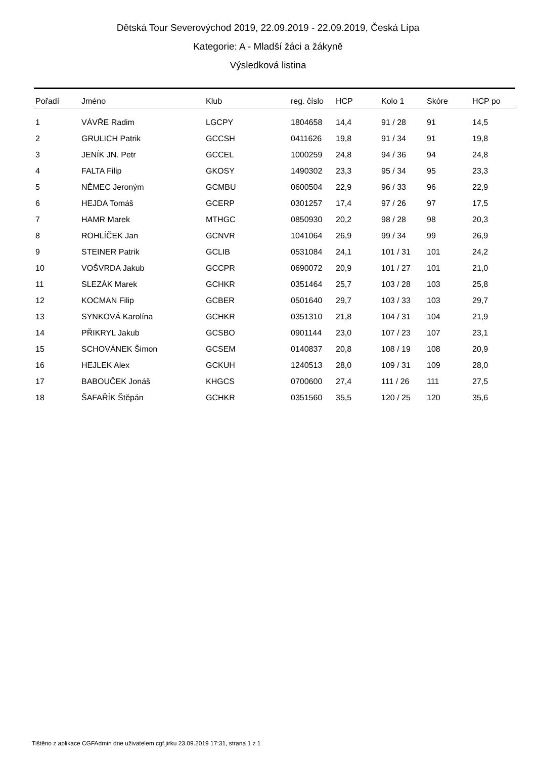Dětská Tour Severovýchod 2019, 22.09.2019 - 22.09.2019, Česká Lípa
Kategorie: A - Mladší žáci a žákyně
Výsledková listina
| Pořadí | Jméno | Klub | reg. číslo | HCP | Kolo 1 | Skóre | HCP po |
| --- | --- | --- | --- | --- | --- | --- | --- |
| 1 | VÁVŘE Radim | LGCPY | 1804658 | 14,4 | 91 / 28 | 91 | 14,5 |
| 2 | GRULICH Patrik | GCCSH | 0411626 | 19,8 | 91 / 34 | 91 | 19,8 |
| 3 | JENÍK JN. Petr | GCCEL | 1000259 | 24,8 | 94 / 36 | 94 | 24,8 |
| 4 | FALTA Filip | GKOSY | 1490302 | 23,3 | 95 / 34 | 95 | 23,3 |
| 5 | NĚMEC Jeroným | GCMBU | 0600504 | 22,9 | 96 / 33 | 96 | 22,9 |
| 6 | HEJDA Tomáš | GCERP | 0301257 | 17,4 | 97 / 26 | 97 | 17,5 |
| 7 | HAMR Marek | MTHGC | 0850930 | 20,2 | 98 / 28 | 98 | 20,3 |
| 8 | ROHLÍČEK Jan | GCNVR | 1041064 | 26,9 | 99 / 34 | 99 | 26,9 |
| 9 | STEINER Patrik | GCLIB | 0531084 | 24,1 | 101 / 31 | 101 | 24,2 |
| 10 | VOŠVRDA Jakub | GCCPR | 0690072 | 20,9 | 101 / 27 | 101 | 21,0 |
| 11 | SLEZÁK Marek | GCHKR | 0351464 | 25,7 | 103 / 28 | 103 | 25,8 |
| 12 | KOCMAN Filip | GCBER | 0501640 | 29,7 | 103 / 33 | 103 | 29,7 |
| 13 | SYNKOVÁ Karolína | GCHKR | 0351310 | 21,8 | 104 / 31 | 104 | 21,9 |
| 14 | PŘIKRYL Jakub | GCSBO | 0901144 | 23,0 | 107 / 23 | 107 | 23,1 |
| 15 | SCHOVÁNEK Šimon | GCSEM | 0140837 | 20,8 | 108 / 19 | 108 | 20,9 |
| 16 | HEJLEK Alex | GCKUH | 1240513 | 28,0 | 109 / 31 | 109 | 28,0 |
| 17 | BABOUČEK Jonáš | KHGCS | 0700600 | 27,4 | 111 / 26 | 111 | 27,5 |
| 18 | ŠAFAŘÍK Štěpán | GCHKR | 0351560 | 35,5 | 120 / 25 | 120 | 35,6 |
Tištěno z aplikace CGFAdmin dne uživatelem cgf.jirku 23.09.2019 17:31, strana 1 z 1